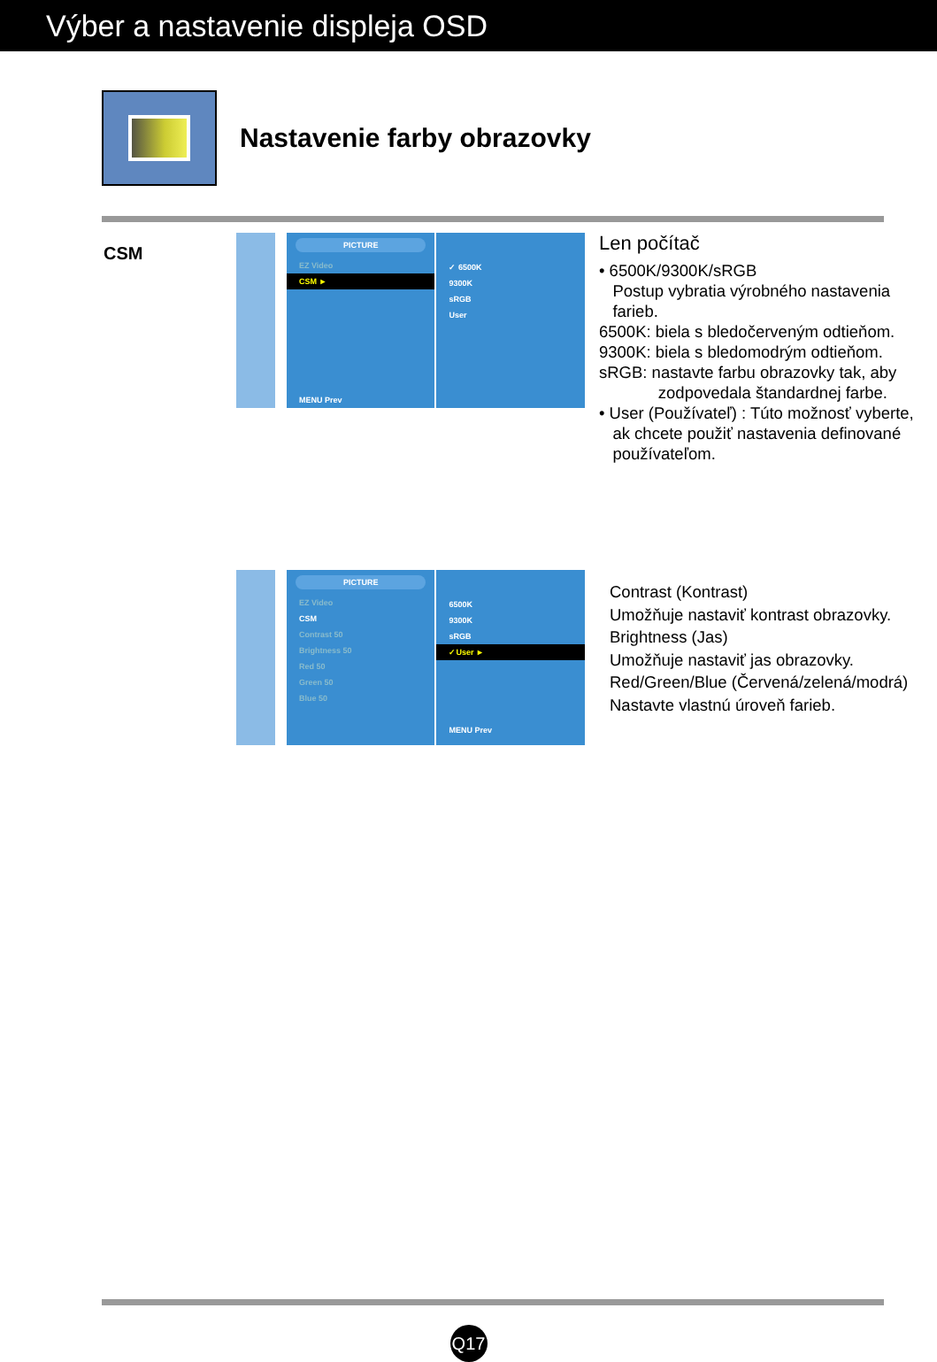Výber a nastavenie displeja OSD
Nastavenie farby obrazovky
CSM
PICTURE
EZ Video
CSM ►
MENU Prev
✓ 6500K
9300K
sRGB
User
Len počítač
• 6500K/9300K/sRGB
Postup vybratia výrobného nastavenia
farieb.
6500K: biela s bledočerveným odtieňom.
9300K: biela s bledomodrým odtieňom.
sRGB: nastavte farbu obrazovky tak, aby
zodpovedala štandardnej farbe.
• User (Používateľ) : Túto možnosť vyberte,
ak chcete použiť nastavenia definované
používateľom.
PICTURE
EZ Video
CSM
Contrast 50
Brightness 50
Red 50
Green 50
Blue 50
6500K
9300K
sRGB
✓User ►
MENU Prev
Contrast (Kontrast)
Umožňuje nastaviť kontrast obrazovky.
Brightness (Jas)
Umožňuje nastaviť jas obrazovky.
Red/Green/Blue (Červená/zelená/modrá)
Nastavte vlastnú úroveň farieb.
Q17